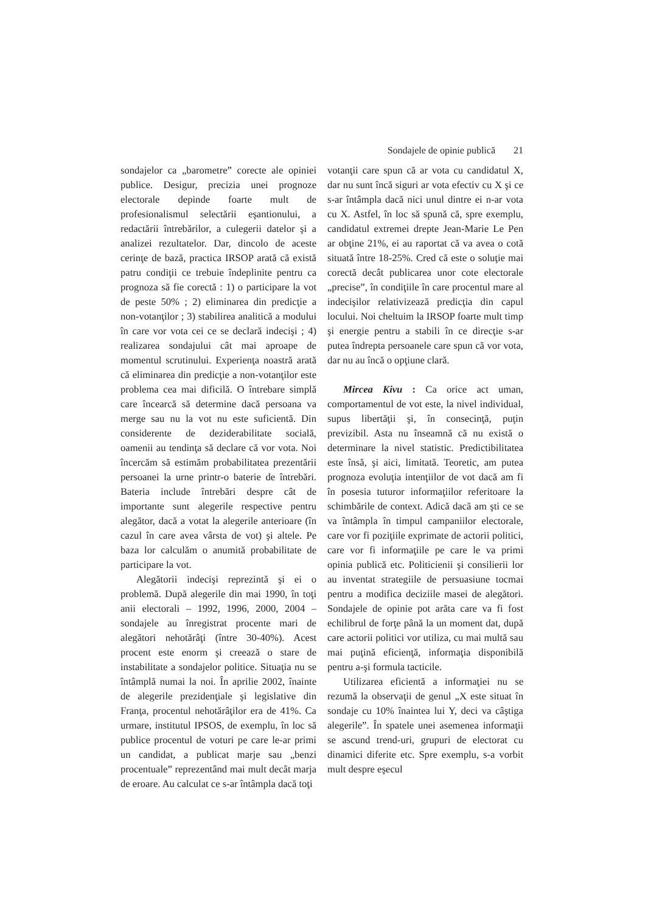Sondajele de opinie publică 21
sondajelor ca „barometre” corecte ale opiniei publice. Desigur, precizia unei prognoze electorale depinde foarte mult de profesionalismul selectării eşantionului, a redactării întrebărilor, a culegerii datelor şi a analizei rezultatelor. Dar, dincolo de aceste cerinţe de bază, practica IRSOP arată că există patru condiţii ce trebuie îndeplinite pentru ca prognoza să fie corectă : 1) o participare la vot de peste 50% ; 2) eliminarea din predicţie a non-votanţilor ; 3) stabilirea analitică a modului în care vor vota cei ce se declară indecişi ; 4) realizarea sondajului cât mai aproape de momentul scrutinului. Experienţa noastră arată că eliminarea din predicţie a non-votanţilor este problema cea mai dificilă. O întrebare simplă care încearcă să determine dacă persoana va merge sau nu la vot nu este suficientă. Din considerente de deziderabilitate socială, oamenii au tendinţa să declare că vor vota. Noi încercăm să estimăm probabilitatea prezentării persoanei la urne printr-o baterie de întrebări. Bateria include întrebări despre cât de importante sunt alegerile respective pentru alegător, dacă a votat la alegerile anterioare (în cazul în care avea vârsta de vot) şi altele. Pe baza lor calculăm o anumită probabilitate de participare la vot.
Alegătorii indecişi reprezintă şi ei o problemă. După alegerile din mai 1990, în toţi anii electorali – 1992, 1996, 2000, 2004 – sondajele au înregistrat procente mari de alegători nehotărâţi (între 30-40%). Acest procent este enorm şi creează o stare de instabilitate a sondajelor politice. Situaţia nu se întâmplă numai la noi. În aprilie 2002, înainte de alegerile prezidenţiale şi legislative din Franţa, procentul nehotărâţilor era de 41%. Ca urmare, institutul IPSOS, de exemplu, în loc să publice procentul de voturi pe care le-ar primi un candidat, a publicat marje sau „benzi procentuale” reprezentând mai mult decât marja de eroare. Au calculat ce s-ar întâmpla dacă toţi
votanţii care spun că ar vota cu candidatul X, dar nu sunt încă siguri ar vota efectiv cu X şi ce s-ar întâmpla dacă nici unul dintre ei n-ar vota cu X. Astfel, în loc să spună că, spre exemplu, candidatul extremei drepte Jean-Marie Le Pen ar obţine 21%, ei au raportat că va avea o cotă situată între 18-25%. Cred că este o soluţie mai corectă decât publicarea unor cote electorale „precise”, în condiţiile în care procentul mare al indecişilor relativizează predicţia din capul locului. Noi cheltuim la IRSOP foarte mult timp şi energie pentru a stabili în ce direcţie s-ar putea îndrepta persoanele care spun că vor vota, dar nu au încă o opţiune clară.
Mircea Kivu : Ca orice act uman, comportamentul de vot este, la nivel individual, supus libertăţii şi, în consecinţă, puţin previzibil. Asta nu înseamnă că nu există o determinare la nivel statistic. Predictibilitatea este însă, şi aici, limitată. Teoretic, am putea prognoza evoluţia intenţiilor de vot dacă am fi în posesia tuturor informaţiilor referitoare la schimbările de context. Adică dacă am şti ce se va întâmpla în timpul campaniilor electorale, care vor fi poziţiile exprimate de actorii politici, care vor fi informaţiile pe care le va primi opinia publică etc. Politicienii şi consilierii lor au inventat strategiile de persuasiune tocmai pentru a modifica deciziile masei de alegători. Sondajele de opinie pot arăta care va fi fost echilibrul de forţe până la un moment dat, după care actorii politici vor utiliza, cu mai multă sau mai puţină eficienţă, informaţia disponibilă pentru a-şi formula tacticile.
Utilizarea eficientă a informaţiei nu se rezumă la observaţii de genul „X este situat în sondaje cu 10% înaintea lui Y, deci va câştiga alegerile”. În spatele unei asemenea informaţii se ascund trend-uri, grupuri de electorat cu dinamici diferite etc. Spre exemplu, s-a vorbit mult despre eşecul